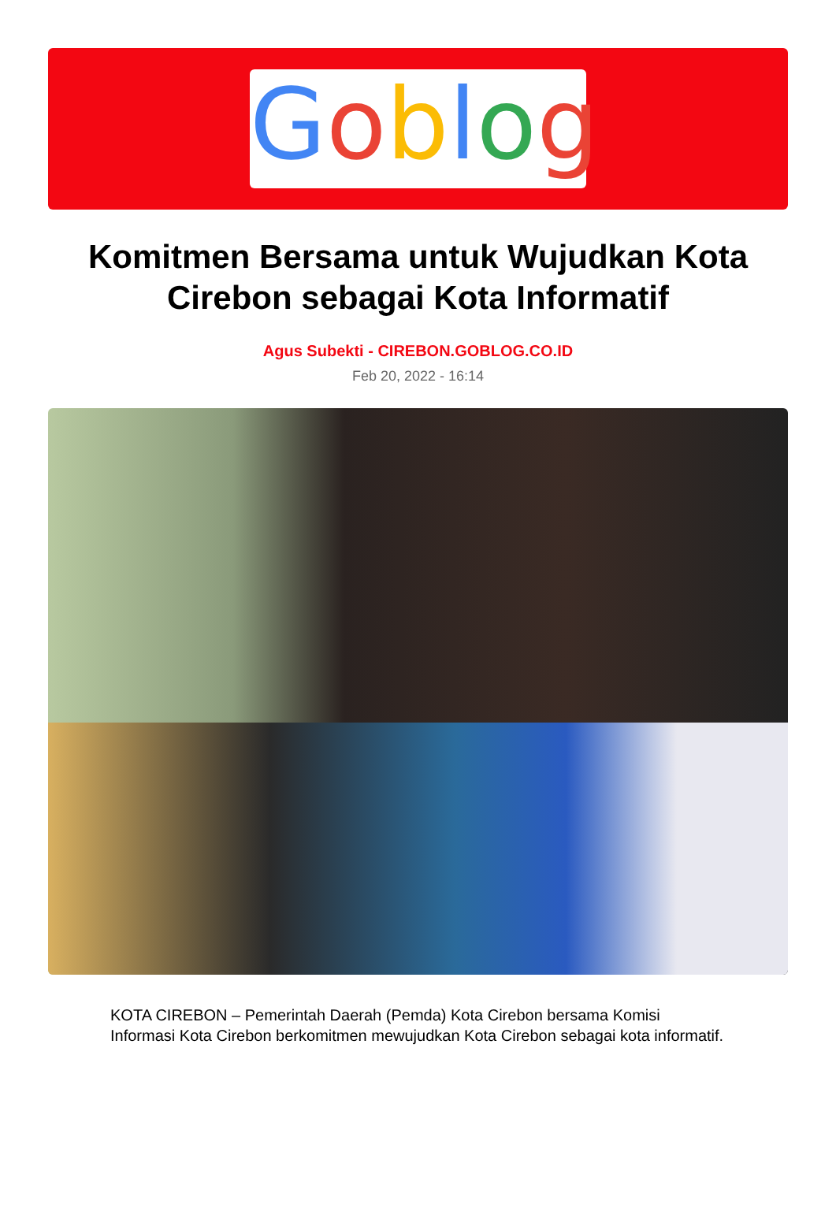Goblog
Komitmen Bersama untuk Wujudkan Kota Cirebon sebagai Kota Informatif
Agus Subekti - CIREBON.GOBLOG.CO.ID
Feb 20, 2022 - 16:14
KOTA CIREBON – Pemerintah Daerah (Pemda) Kota Cirebon bersama Komisi Informasi Kota Cirebon berkomitmen mewujudkan Kota Cirebon sebagai kota informatif.